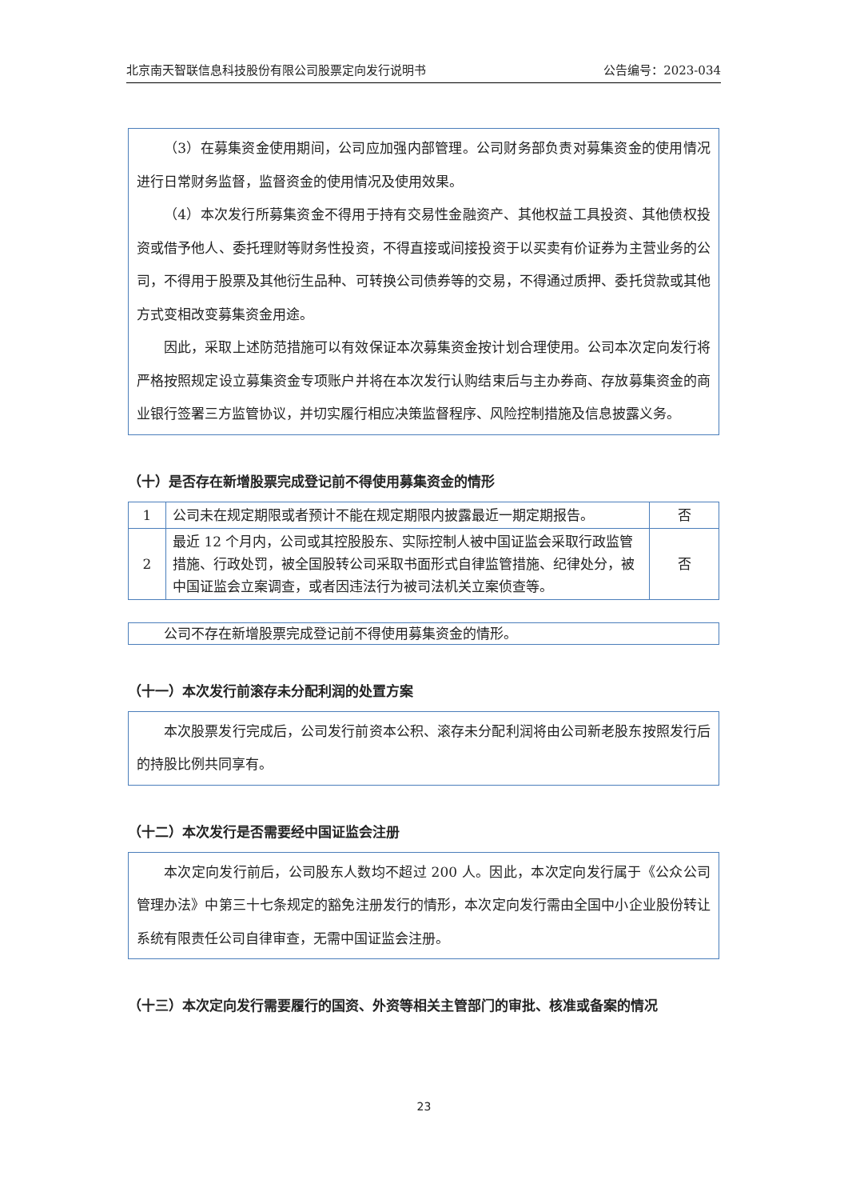北京南天智联信息科技股份有限公司股票定向发行说明书 公告编号：2023-034
（3）在募集资金使用期间，公司应加强内部管理。公司财务部负责对募集资金的使用情况进行日常财务监督，监督资金的使用情况及使用效果。
（4）本次发行所募集资金不得用于持有交易性金融资产、其他权益工具投资、其他债权投资或借予他人、委托理财等财务性投资，不得直接或间接投资于以买卖有价证券为主营业务的公司，不得用于股票及其他衍生品种、可转换公司债券等的交易，不得通过质押、委托贷款或其他方式变相改变募集资金用途。
因此，采取上述防范措施可以有效保证本次募集资金按计划合理使用。公司本次定向发行将严格按照规定设立募集资金专项账户并将在本次发行认购结束后与主办券商、存放募集资金的商业银行签署三方监管协议，并切实履行相应决策监督程序、风险控制措施及信息披露义务。
（十）是否存在新增股票完成登记前不得使用募集资金的情形
| 1 | 公司未在规定期限或者预计不能在规定期限内披露最近一期定期报告。 | 否 |
| 2 | 最近 12 个月内，公司或其控股股东、实际控制人被中国证监会采取行政监管措施、行政处罚，被全国股转公司采取书面形式自律监管措施、纪律处分，被中国证监会立案调查，或者因违法行为被司法机关立案侦查等。 | 否 |
公司不存在新增股票完成登记前不得使用募集资金的情形。
（十一）本次发行前滚存未分配利润的处置方案
本次股票发行完成后，公司发行前资本公积、滚存未分配利润将由公司新老股东按照发行后的持股比例共同享有。
（十二）本次发行是否需要经中国证监会注册
本次定向发行前后，公司股东人数均不超过 200 人。因此，本次定向发行属于《公众公司管理办法》中第三十七条规定的豁免注册发行的情形，本次定向发行需由全国中小企业股份转让系统有限责任公司自律审查，无需中国证监会注册。
（十三）本次定向发行需要履行的国资、外资等相关主管部门的审批、核准或备案的情况
23